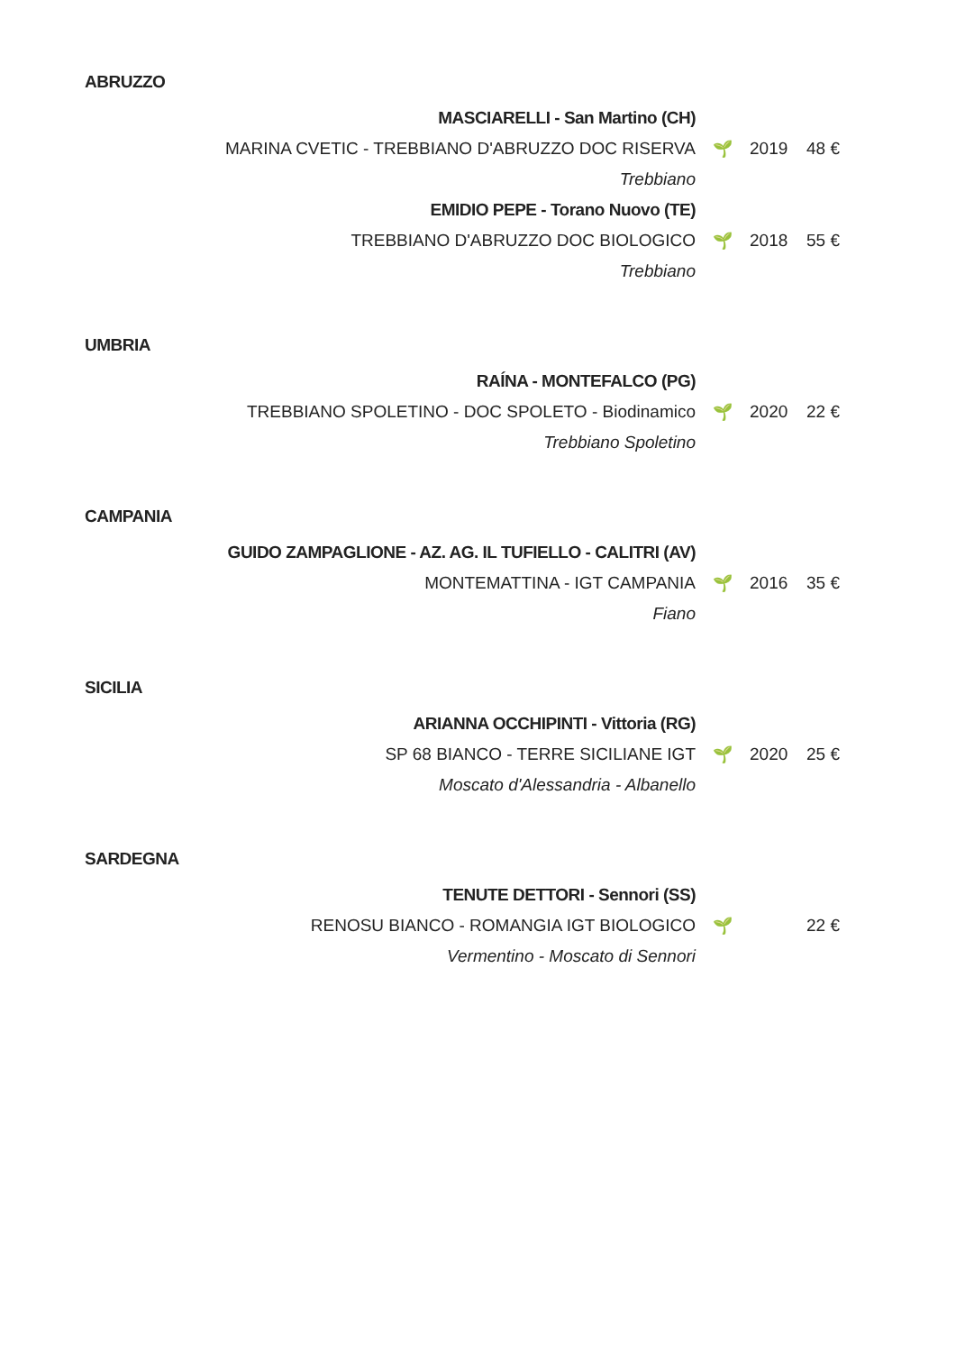ABRUZZO
MASCIARELLI - San Martino (CH)
MARINA CVETIC - TREBBIANO D'ABRUZZO DOC RISERVA 🌱 2019 48 €
Trebbiano
EMIDIO PEPE - Torano Nuovo (TE)
TREBBIANO D'ABRUZZO DOC BIOLOGICO 🌱 2018 55 €
Trebbiano
UMBRIA
RAÍNA - MONTEFALCO (PG)
TREBBIANO SPOLETINO - DOC SPOLETO - Biodinamico 🌱 2020 22 €
Trebbiano Spoletino
CAMPANIA
GUIDO ZAMPAGLIONE - AZ. AG. IL TUFIELLO - CALITRI (AV)
MONTEMATTINA - IGT CAMPANIA 🌱 2016 35 €
Fiano
SICILIA
ARIANNA OCCHIPINTI - Vittoria (RG)
SP 68 BIANCO - TERRE SICILIANE IGT 🌱 2020 25 €
Moscato d'Alessandria - Albanello
SARDEGNA
TENUTE DETTORI - Sennori (SS)
RENOSU BIANCO - ROMANGIA IGT BIOLOGICO 🌱 22 €
Vermentino - Moscato di Sennori